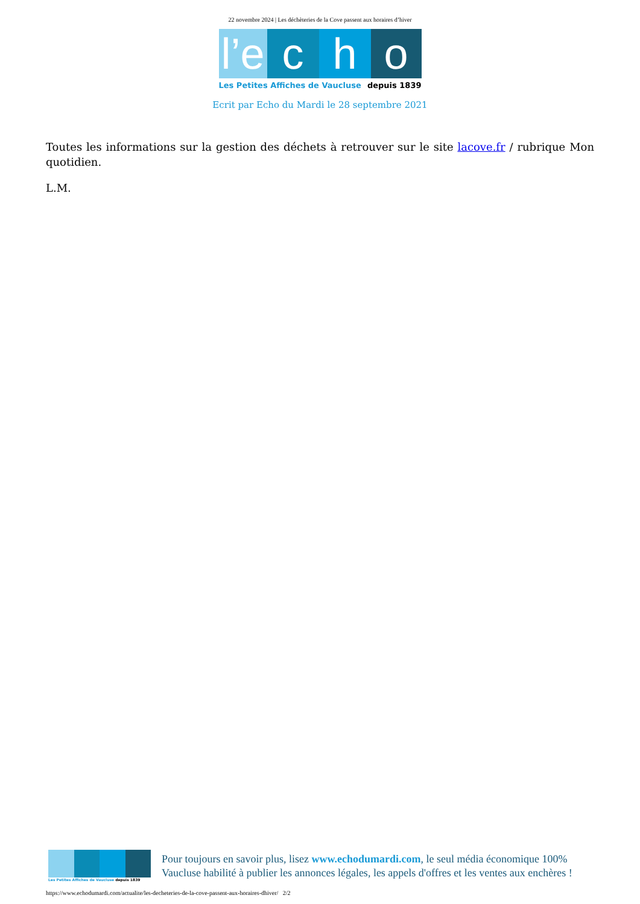22 novembre 2024 | Les déchèteries de la Cove passent aux horaires d’hiver
l’e
c
h
o
Les Petites Affiches de Vaucluse depuis 1839
Ecrit par Echo du Mardi le 28 septembre 2021
Toutes les informations sur la gestion des déchets à retrouver sur le site lacove.fr / rubrique Mon quotidien.
L.M.
Les Petites Affiches de Vaucluse depuis 1839
Pour toujours en savoir plus, lisez www.echodumardi.com, le seul média économique 100% Vaucluse habilité à publier les annonces légales, les appels d'offres et les ventes aux enchères !
https://www.echodumardi.com/actualite/les-decheteries-de-la-cove-passent-aux-horaires-dhiver/ 2/2